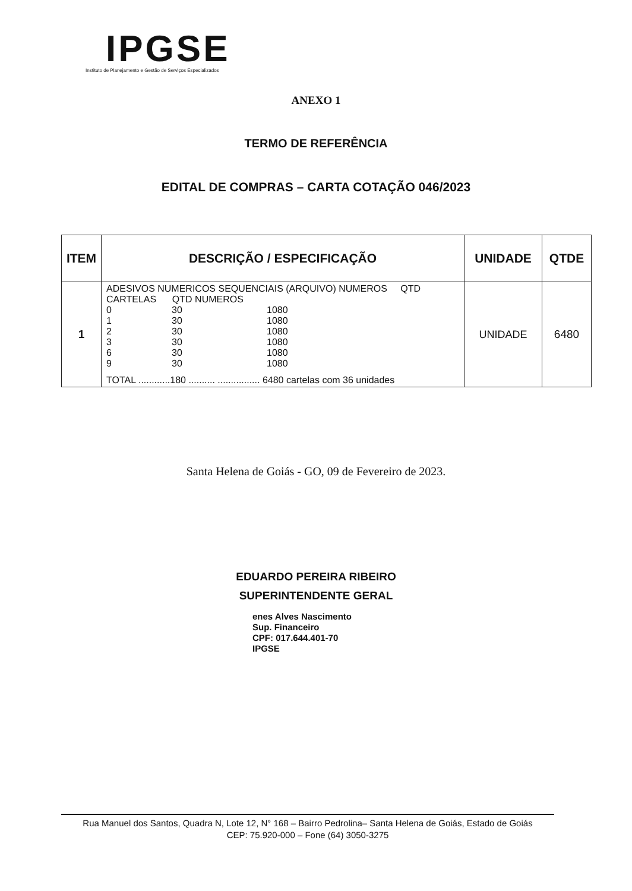IPGSE
Instituto de Planejamento e Gestão de Serviços Especializados
ANEXO 1
TERMO DE REFERÊNCIA
EDITAL DE COMPRAS – CARTA COTAÇÃO 046/2023
| ITEM | DESCRIÇÃO / ESPECIFICAÇÃO | UNIDADE | QTDE |
| --- | --- | --- | --- |
| 1 | ADESIVOS NUMERICOS SEQUENCIAIS (ARQUIVO) NUMEROS QTD CARTELAS QTD NUMEROS 0 30 1080 1 30 1080 2 30 1080 3 30 1080 6 30 1080 9 30 1080 TOTAL ............180 .......... ................ 6480 cartelas com 36 unidades | UNIDADE | 6480 |
Santa Helena de Goiás - GO, 09 de Fevereiro de 2023.
EDUARDO PEREIRA RIBEIRO
SUPERINTENDENTE GERAL
enes Alves Nascimento
Sup. Financeiro
CPF: 017.644.401-70
IPGSE
Rua Manuel dos Santos, Quadra N, Lote 12, N° 168 – Bairro Pedrolina– Santa Helena de Goiás, Estado de Goiás
CEP: 75.920-000 – Fone (64) 3050-3275